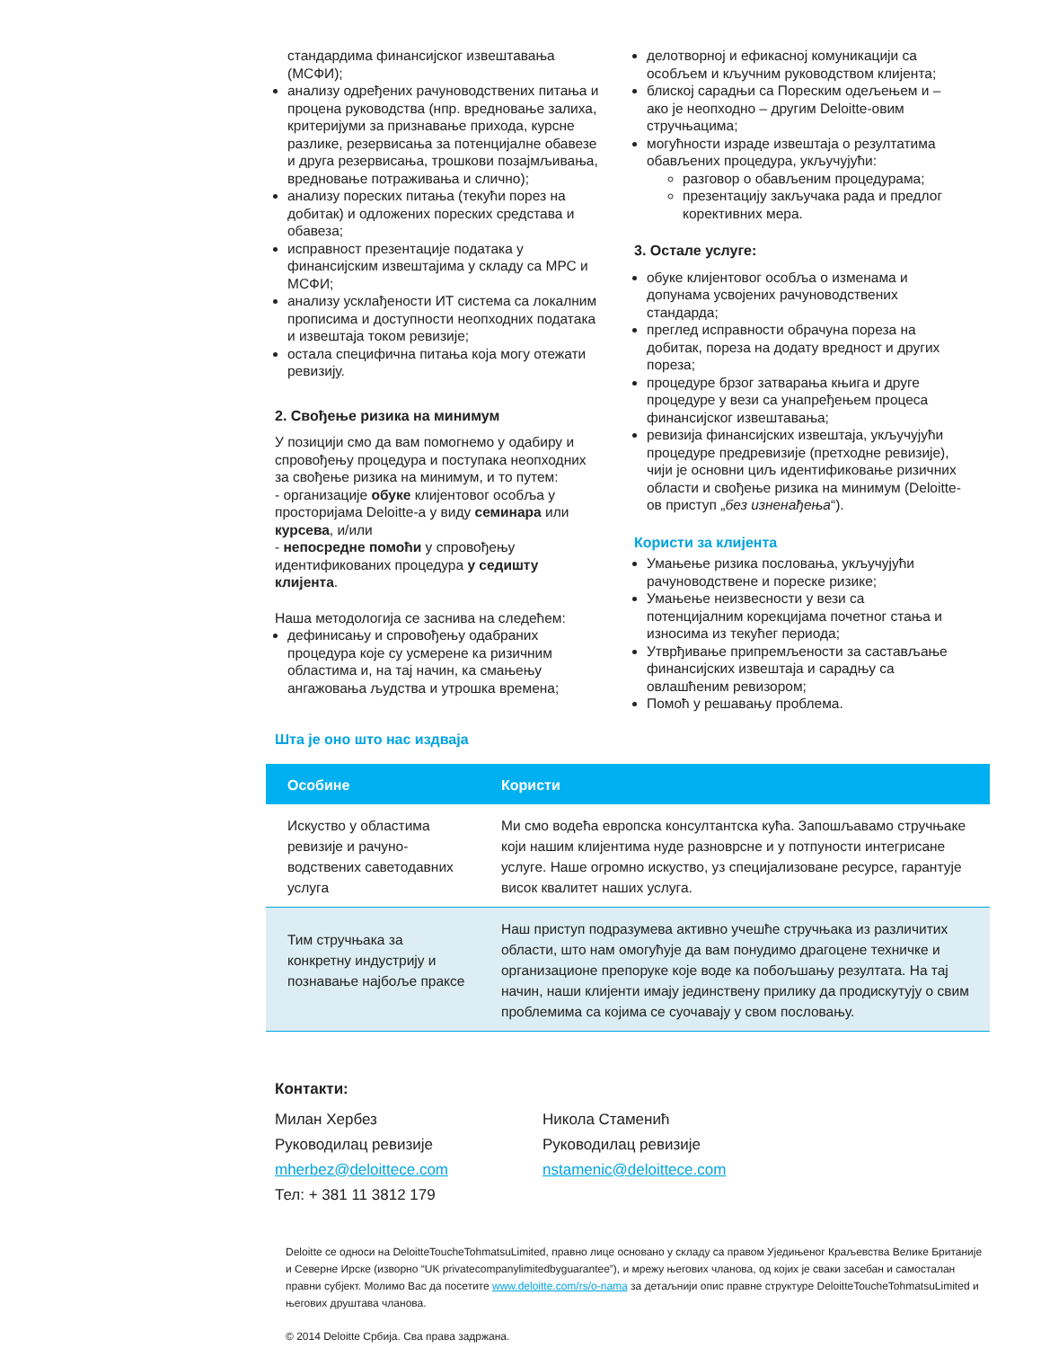стандардима финансијског извештавања (МСФИ);
анализу одређених рачуноводствених питања и процена руководства (нпр. вредновање залиха, критеријуми за признавање прихода, курсне разлике, резервисања за потенцијалне обавезе и друга резервисања, трошкови позајмљивања, вредновање потраживања и слично);
анализу пореских питања (текући порез на добитак) и одложених пореских средстава и обавеза;
исправност презентације података у финансијским извештајима у складу са МРС и МСФИ;
анализу усклађености ИТ система са локалним прописима и доступности неопходних података и извештаја током ревизије;
остала специфична питања која могу отежати ревизију.
2. Свођење ризика на минимум
У позицији смо да вам помогнемо у одабиру и спровођењу процедура и поступака неопходних за свођење ризика на минимум, и то путем:
- организације обуке клијентовог особља у просторијама Deloitte-а у виду семинара или курсева, и/или
- непосредне помоћи у спровођењу идентификованих процедура у седишту клијента.
Наша методологија се заснива на следећем:
дефинисању и спровођењу одабраних процедура које су усмерене ка ризичним областима и, на тај начин, ка смањењу ангажовања људства и утрошка времена;
делотворној и ефикасној комуникацији са особљем и кључним руководством клијента;
блиској сарадњи са Пореским одељењем и – ако је неопходно – другим Deloitte-овим стручњацима;
могућности израде извештаја о резултатима обављених процедура, укључујући:
разговор о обављеним процедурама;
презентацију закључака рада и предлог корективних мера.
3. Остале услуге:
обуке клијентовог особља о изменама и допунама усвојених рачуноводствених стандарда;
преглед исправности обрачуна пореза на добитак, пореза на додату вредност и других пореза;
процедуре брзог затварања књига и друге процедуре у вези са унапређењем процеса финансијског извештавања;
ревизија финансијских извештаја, укључујући процедуре предревизије (претходне ревизије), чији је основни циљ идентификовање ризичних области и свођење ризика на минимум (Deloitte-ов приступ „без изненађења“).
Користи за клијента
Умањење ризика пословања, укључујући рачуноводствене и пореске ризике;
Умањење неизвесности у вези са потенцијалним корекцијама почетног стања и износима из текућег периода;
Утврђивање припремљености за састављање финансијских извештаја и сарадњу са овлашћеним ревизором;
Помоћ у решавању проблема.
Шта је оно што нас издваја
| Особине | Користи |
| --- | --- |
| Искуство у областима ревизије и рачуно-водствених саветодавних услуга | Ми смо водећа европска консултантска кућа. Запошљавамо стручњаке који нашим клијентима нуде разноврсне и у потпуности интегрисане услуге. Наше огромно искуство, уз специјализоване ресурсе, гарантује висок квалитет наших услуга. |
| Тим стручњака за конкретну индустрију и познавање најбоље праксе | Наш приступ подразумева активно учешће стручњака из различитих области, што нам омогућује да вам понудимо драгоцене техничке и организационе препоруке које воде ка побољшању резултата. На тај начин, наши клијенти имају јединствену прилику да продискутују о свим проблемима са којима се суочавају у свом пословању. |
Контакти:
Милан Хербез
Руководилац ревизије
mherbez@deloittece.com
Тел: + 381 11 3812 179
Никола Стаменић
Руководилац ревизије
nstamenic@deloittece.com
Deloitte се односи на DeloitteToucheTohmatsuLimited, правно лице основано у складу са правом Уједињеног Краљевства Велике Британије и Северне Ирске (изворно “UK privatecompanylimitedbyguarantee”), и мрежу његових чланова, од којих је сваки засебан и самосталан правни субјект. Молимо Вас да посетите www.deloitte.com/rs/o-nama за детаљнији опис правне структуре DeloitteToucheTohmatsuLimited и његових друштава чланова.
© 2014 Deloitte Србија. Сва права задржана.